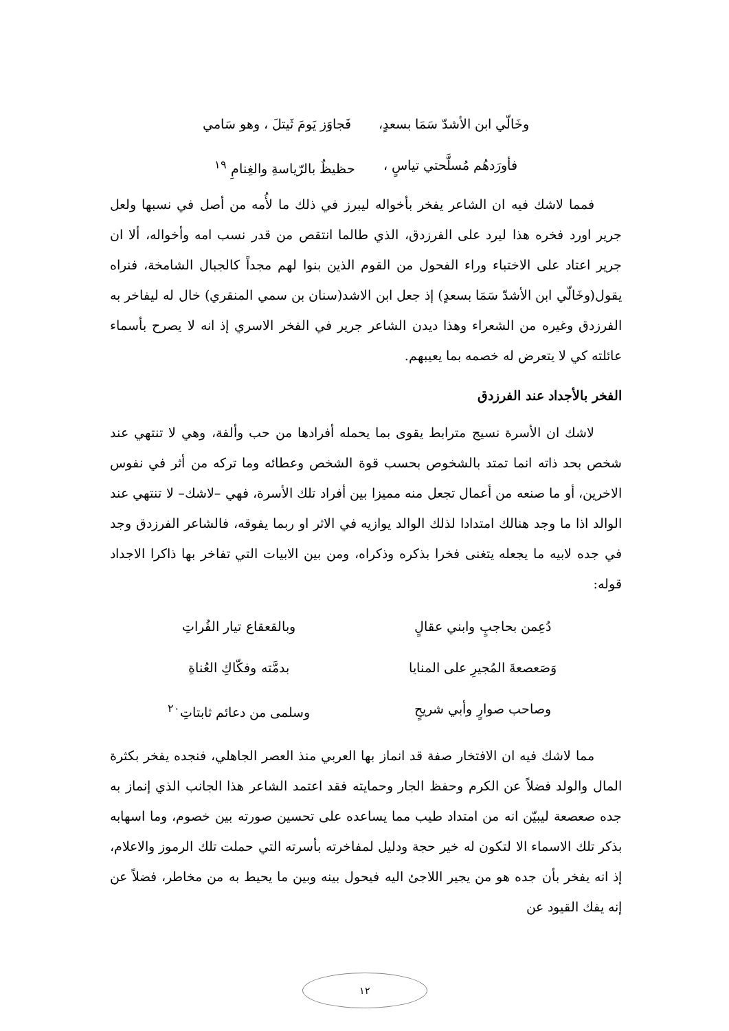وخَالّي ابن الأشدّ سَمَا بسعدٍ، فَجاوَز يَومَ ثَيتلَ ، وهو سَامي
فأورَدهُم مُسلَّحتي تياسٍ ، حظيظٌ بالرّياسةِ والغِنامِ <sup>١٩</sup>
فمما لاشك فيه ان الشاعر يفخر بأخواله ليبرز في ذلك ما لأُمه من أصل في نسبها ولعل جرير اورد فخره هذا ليرد على الفرزدق، الذي طالما انتقص من قدر نسب امه وأخواله، ألا ان جرير اعتاد على الاختباء وراء الفحول من القوم الذين بنوا لهم مجداً كالجبال الشامخة، فنراه يقول(وخَالّي ابن الأشدّ سَمَا بسعدٍ) إذ جعل ابن الاشد(سنان بن سمي المنقري) خال له ليفاخر به الفرزدق وغيره من الشعراء وهذا ديدن الشاعر جرير في الفخر الاسري إذ انه لا يصرح بأسماء عائلته كي لا يتعرض له خصمه بما يعيبهم.
الفخر بالأجداد عند الفرزدق
لاشك ان الأسرة نسيج مترابط يقوى بما يحمله أفرادها من حب وألفة، وهي لا تنتهي عند شخص بحد ذاته انما تمتد بالشخوص بحسب قوة الشخص وعطائه وما تركه من أثر في نفوس الاخرين، أو ما صنعه من أعمال تجعل منه مميزا بين أفراد تلك الأسرة، فهي –لاشك– لا تنتهي عند الوالد اذا ما وجد هنالك امتدادا لذلك الوالد يوازيه في الاثر او ربما يفوقه، فالشاعر الفرزدق وجد في جده لابيه ما يجعله يتغنى فخرا بذكره وذكراه، ومن بين الابيات التي تفاخر بها ذاكرا الاجداد قوله:
دُعِمن بحاجبٍ وابني عقالٍ وبالقعقاع تيار الفُراتِ
وَصَعصعةَ المُجيرِ على المنايا بدمَّته وفكّاكِ العُناةِ
وصاحب صوارٍ وأبي شريحٍ وسلمى من دعائم ثابتاتِ<sup>٢٠</sup>
مما لاشك فيه ان الافتخار صفة قد انماز بها العربي منذ العصر الجاهلي، فنجده يفخر بكثرة المال والولد فضلاً عن الكرم وحفظ الجار وحمايته فقد اعتمد الشاعر هذا الجانب الذي إنماز به جده صعصعة ليبيّن انه من امتداد طيب مما يساعده على تحسين صورته بين خصوم، وما اسهابه بذكر تلك الاسماء الا لتكون له خير حجة ودليل لمفاخرته بأسرته التي حملت تلك الرموز والاعلام، إذ انه يفخر بأن جده هو من يجير اللاجئ اليه فيحول بينه وبين ما يحيط به من مخاطر، فضلاً عن إنه يفك القيود عن
١٢